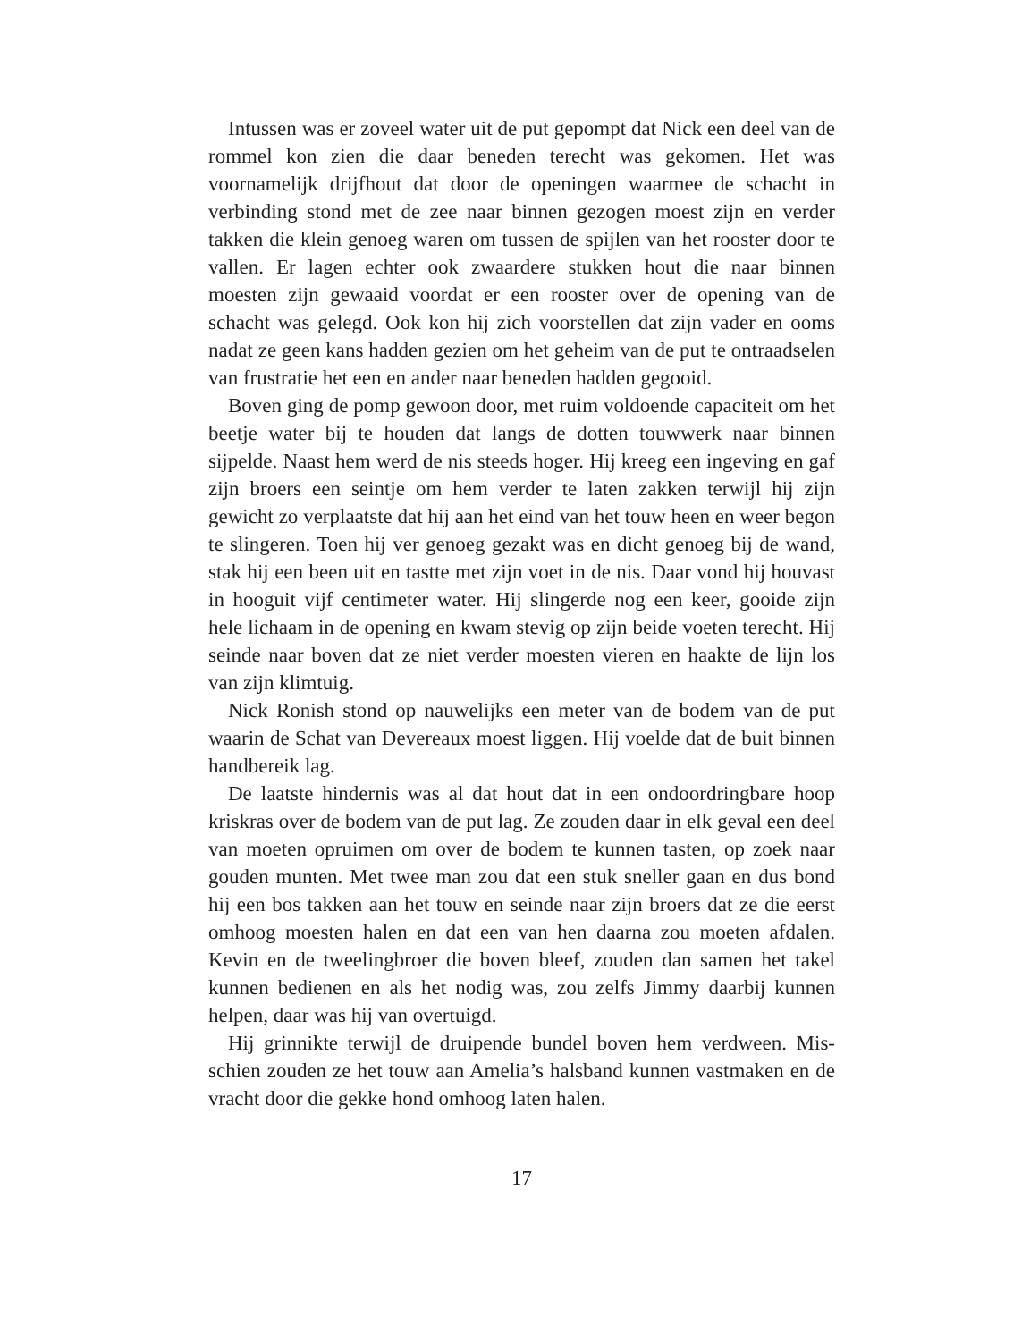Intussen was er zoveel water uit de put gepompt dat Nick een deel van de rommel kon zien die daar beneden terecht was gekomen. Het was voornamelijk drijfhout dat door de openingen waarmee de schacht in verbinding stond met de zee naar binnen gezogen moest zijn en verder takken die klein genoeg waren om tussen de spijlen van het rooster door te vallen. Er lagen echter ook zwaardere stukken hout die naar binnen moesten zijn gewaaid voordat er een rooster over de opening van de schacht was gelegd. Ook kon hij zich voorstellen dat zijn vader en ooms nadat ze geen kans hadden gezien om het geheim van de put te ont­raadselen van frustratie het een en ander naar beneden hadden gegooid.
Boven ging de pomp gewoon door, met ruim voldoende capaciteit om het beetje water bij te houden dat langs de dotten touwwerk naar binnen sijpelde. Naast hem werd de nis steeds hoger. Hij kreeg een ingeving en gaf zijn broers een seintje om hem verder te laten zakken terwijl hij zijn gewicht zo verplaatste dat hij aan het eind van het touw heen en weer begon te slingeren. Toen hij ver genoeg gezakt was en dicht genoeg bij de wand, stak hij een been uit en tastte met zijn voet in de nis. Daar vond hij houvast in hooguit vijf centimeter water. Hij slingerde nog een keer, gooide zijn hele lichaam in de opening en kwam stevig op zijn beide voeten terecht. Hij seinde naar boven dat ze niet verder moesten vieren en haakte de lijn los van zijn klimtuig.
Nick Ronish stond op nauwelijks een meter van de bodem van de put waarin de Schat van Devereaux moest liggen. Hij voelde dat de buit binnen handbereik lag.
De laatste hindernis was al dat hout dat in een ondoordringbare hoop kriskras over de bodem van de put lag. Ze zouden daar in elk geval een deel van moeten opruimen om over de bodem te kunnen tas­ten, op zoek naar gouden munten. Met twee man zou dat een stuk snel­ler gaan en dus bond hij een bos takken aan het touw en seinde naar zijn broers dat ze die eerst omhoog moesten halen en dat een van hen daarna zou moeten afdalen. Kevin en de tweelingbroer die boven bleef, zouden dan samen het takel kunnen bedienen en als het nodig was, zou zelfs Jimmy daarbij kunnen helpen, daar was hij van overtuigd.
Hij grinnikte terwijl de druipende bundel boven hem verdween. Mis­schien zouden ze het touw aan Amelia’s halsband kunnen vastmaken en de vracht door die gekke hond omhoog laten halen.
17